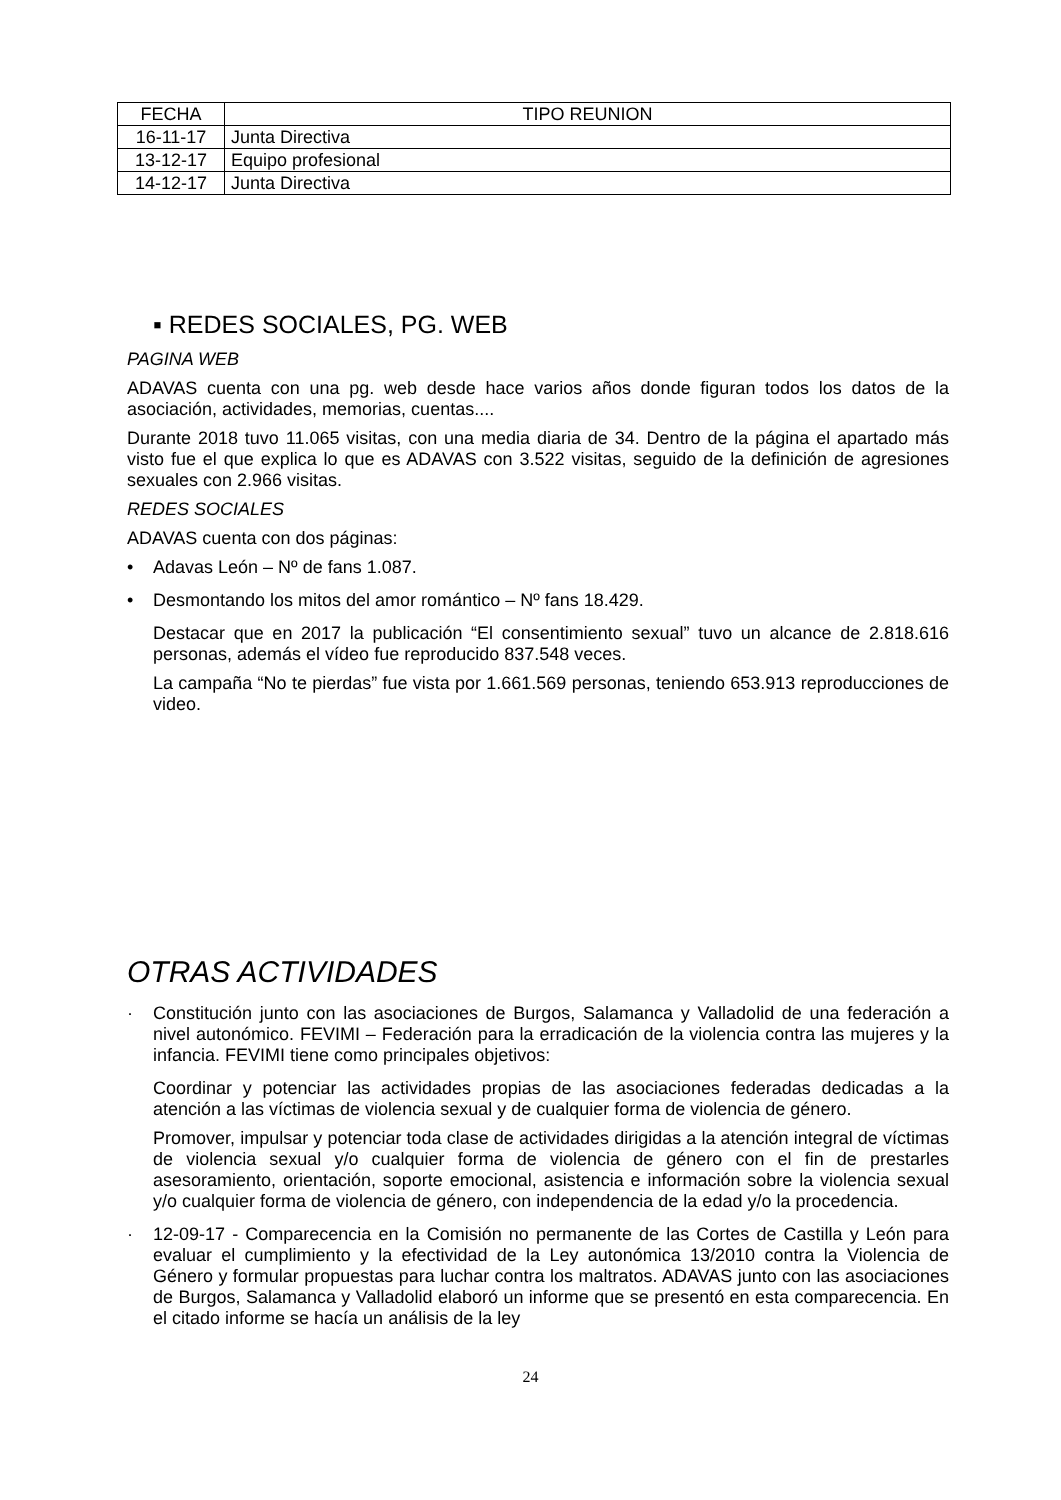| FECHA | TIPO REUNION |
| --- | --- |
| 16-11-17 | Junta Directiva |
| 13-12-17 | Equipo profesional |
| 14-12-17 | Junta Directiva |
▪ REDES SOCIALES, PG. WEB
PAGINA WEB
ADAVAS cuenta con una pg. web desde hace varios años donde figuran todos los datos de la asociación, actividades, memorias, cuentas....
Durante 2018 tuvo 11.065 visitas, con una media diaria de 34. Dentro de la página el apartado más visto fue el que explica lo que es ADAVAS con 3.522 visitas, seguido de la definición de agresiones sexuales con 2.966 visitas.
REDES SOCIALES
ADAVAS cuenta con dos páginas:
•
Adavas León – Nº de fans 1.087.
•
Desmontando los mitos del amor romántico – Nº fans 18.429.
Destacar que en 2017 la publicación “El consentimiento sexual” tuvo un alcance de 2.818.616 personas, además el vídeo fue reproducido 837.548 veces.
La campaña “No te pierdas” fue vista por 1.661.569 personas, teniendo 653.913 reproducciones de video.
OTRAS ACTIVIDADES
·
Constitución junto con las asociaciones de Burgos, Salamanca y Valladolid de una federación a nivel autonómico. FEVIMI – Federación para la erradicación de la violencia contra las mujeres y la infancia. FEVIMI tiene como principales objetivos:
Coordinar y potenciar las actividades propias de las asociaciones federadas dedicadas a la atención a las víctimas de violencia sexual y de cualquier forma de violencia de género.
Promover, impulsar y potenciar toda clase de actividades dirigidas a la atención integral de víctimas de violencia sexual y/o cualquier forma de violencia de género con el fin de prestarles asesoramiento, orientación, soporte emocional, asistencia e información sobre la violencia sexual y/o cualquier forma de violencia de género, con independencia de la edad y/o la procedencia.
·
12-09-17 - Comparecencia en la Comisión no permanente de las Cortes de Castilla y León para evaluar el cumplimiento y la efectividad de la Ley autonómica 13/2010 contra la Violencia de Género y formular propuestas para luchar contra los maltratos. ADAVAS junto con las asociaciones de Burgos, Salamanca y Valladolid elaboró un informe que se presentó en esta comparecencia. En el citado informe se hacía un análisis de la ley
24